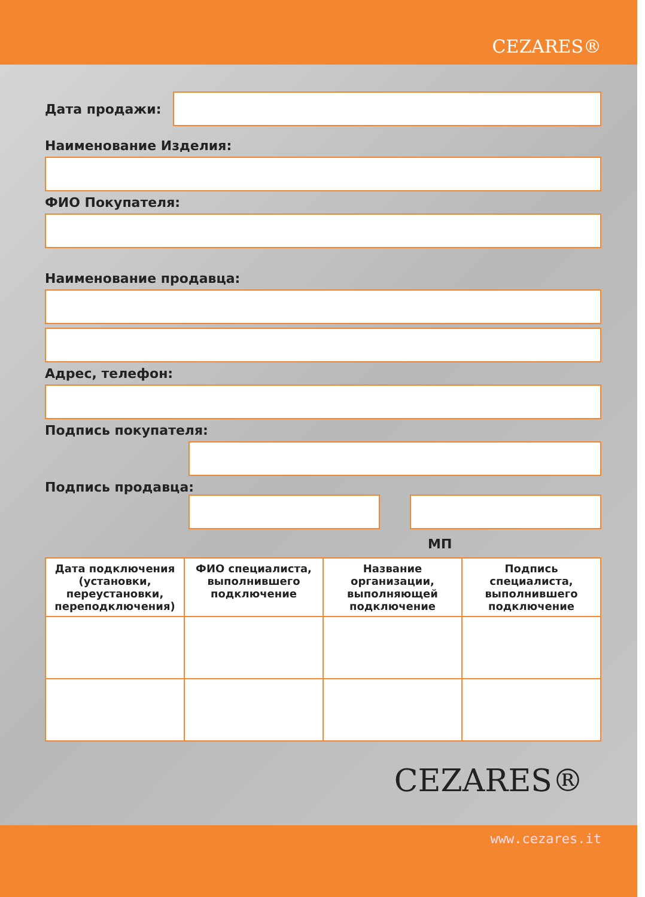CEZARES®
Дата продажи:
Наименование Изделия:
ФИО Покупателя:
Наименование продавца:
Адрес, телефон:
Подпись покупателя:
Подпись продавца:
МП
| Дата подключения (установки, переустановки, переподключения) | ФИО специалиста, выполнившего подключение | Название организации, выполняющей подключение | Подпись специалиста, выполнившего подключение |
| --- | --- | --- | --- |
CEZARES®
www.cezares.it